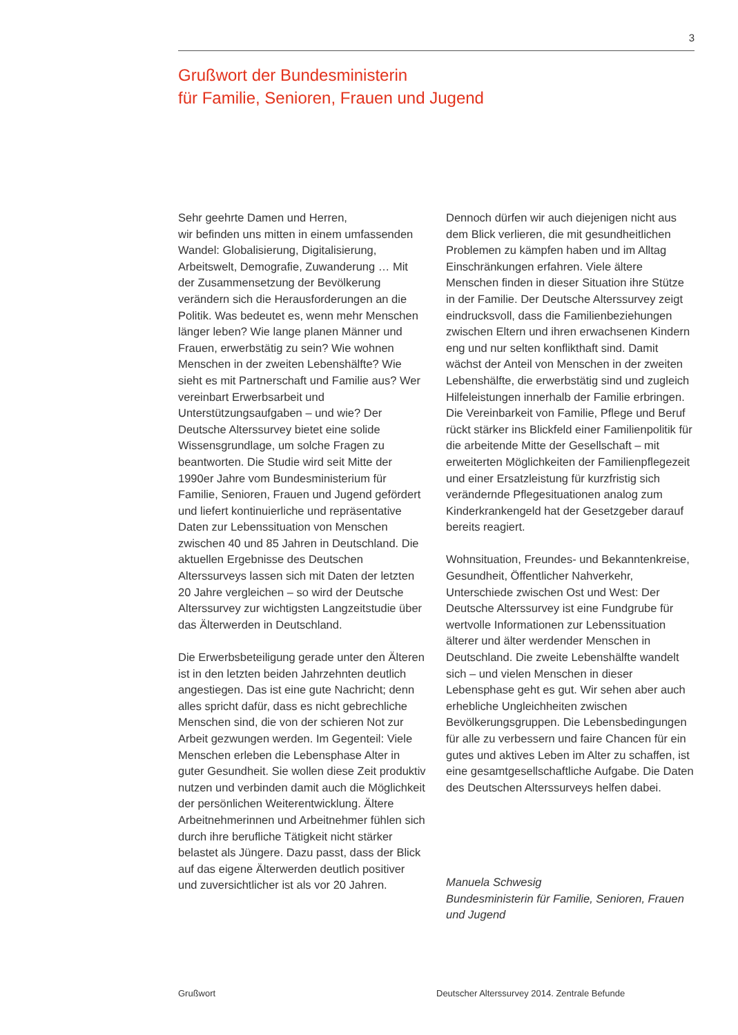3
Grußwort der Bundesministerin
für Familie, Senioren, Frauen und Jugend
Sehr geehrte Damen und Herren,
wir befinden uns mitten in einem umfassenden Wandel: Globalisierung, Digitalisierung, Arbeitswelt, Demografie, Zuwanderung … Mit der Zusammensetzung der Bevölkerung verändern sich die Herausforderungen an die Politik. Was bedeutet es, wenn mehr Menschen länger leben? Wie lange planen Männer und Frauen, erwerbstätig zu sein? Wie wohnen Menschen in der zweiten Lebenshälfte? Wie sieht es mit Partnerschaft und Familie aus? Wer vereinbart Erwerbsarbeit und Unterstützungsaufgaben – und wie? Der Deutsche Alterssurvey bietet eine solide Wissensgrundlage, um solche Fragen zu beantworten. Die Studie wird seit Mitte der 1990er Jahre vom Bundesministerium für Familie, Senioren, Frauen und Jugend gefördert und liefert kontinuierliche und repräsentative Daten zur Lebenssituation von Menschen zwischen 40 und 85 Jahren in Deutschland. Die aktuellen Ergebnisse des Deutschen Alterssurveys lassen sich mit Daten der letzten 20 Jahre vergleichen – so wird der Deutsche Alterssurvey zur wichtigsten Langzeitstudie über das Älterwerden in Deutschland.
Die Erwerbsbeteiligung gerade unter den Älteren ist in den letzten beiden Jahrzehnten deutlich angestiegen. Das ist eine gute Nachricht; denn alles spricht dafür, dass es nicht gebrechliche Menschen sind, die von der schieren Not zur Arbeit gezwungen werden. Im Gegenteil: Viele Menschen erleben die Lebensphase Alter in guter Gesundheit. Sie wollen diese Zeit produktiv nutzen und verbinden damit auch die Möglichkeit der persönlichen Weiterentwicklung. Ältere Arbeitnehmerinnen und Arbeitnehmer fühlen sich durch ihre berufliche Tätigkeit nicht stärker belastet als Jüngere. Dazu passt, dass der Blick auf das eigene Älterwerden deutlich positiver und zuversichtlicher ist als vor 20 Jahren.
Dennoch dürfen wir auch diejenigen nicht aus dem Blick verlieren, die mit gesundheitlichen Problemen zu kämpfen haben und im Alltag Einschränkungen erfahren. Viele ältere Menschen finden in dieser Situation ihre Stütze in der Familie. Der Deutsche Alterssurvey zeigt eindrucksvoll, dass die Familienbeziehungen zwischen Eltern und ihren erwachsenen Kindern eng und nur selten konflikthaft sind. Damit wächst der Anteil von Menschen in der zweiten Lebenshälfte, die erwerbstätig sind und zugleich Hilfeleistungen innerhalb der Familie erbringen. Die Vereinbarkeit von Familie, Pflege und Beruf rückt stärker ins Blickfeld einer Familienpolitik für die arbeitende Mitte der Gesellschaft – mit erweiterten Möglichkeiten der Familienpflegezeit und einer Ersatzleistung für kurzfristig sich verändernde Pflegesituationen analog zum Kinderkrankengeld hat der Gesetzgeber darauf bereits reagiert.
Wohnsituation, Freundes- und Bekanntenkreise, Gesundheit, Öffentlicher Nahverkehr, Unterschiede zwischen Ost und West: Der Deutsche Alterssurvey ist eine Fundgrube für wertvolle Informationen zur Lebenssituation älterer und älter werdender Menschen in Deutschland. Die zweite Lebenshälfte wandelt sich – und vielen Menschen in dieser Lebensphase geht es gut. Wir sehen aber auch erhebliche Ungleichheiten zwischen Bevölkerungsgruppen. Die Lebensbedingungen für alle zu verbessern und faire Chancen für ein gutes und aktives Leben im Alter zu schaffen, ist eine gesamtgesellschaftliche Aufgabe. Die Daten des Deutschen Alterssurveys helfen dabei.
Manuela Schwesig
Bundesministerin für Familie, Senioren, Frauen und Jugend
Grußwort Deutscher Alterssurvey 2014. Zentrale Befunde